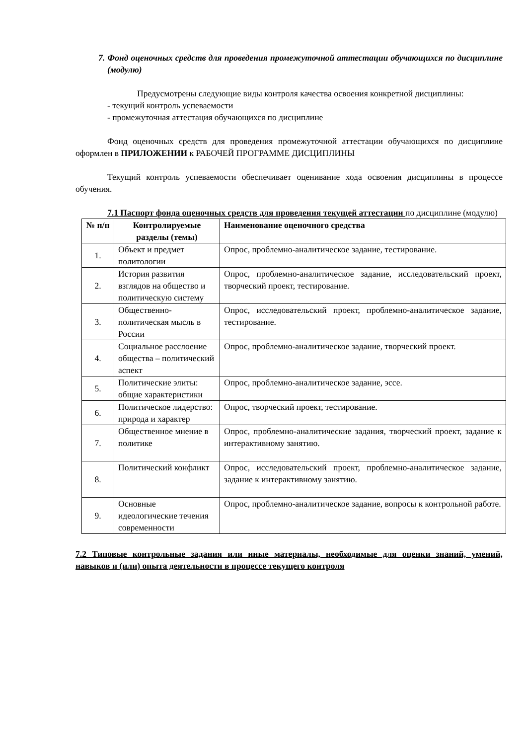7. Фонд оценочных средств для проведения промежуточной аттестации обучающихся по дисциплине (модулю)
Предусмотрены следующие виды контроля качества освоения конкретной дисциплины:
- текущий контроль успеваемости
- промежуточная аттестация обучающихся по дисциплине
Фонд оценочных средств для проведения промежуточной аттестации обучающихся по дисциплине оформлен в ПРИЛОЖЕНИИ к РАБОЧЕЙ ПРОГРАММЕ ДИСЦИПЛИНЫ
Текущий контроль успеваемости обеспечивает оценивание хода освоения дисциплины в процессе обучения.
7.1 Паспорт фонда оценочных средств для проведения текущей аттестации по дисциплине (модулю)
| № п/п | Контролируемые разделы (темы) | Наименование оценочного средства |
| --- | --- | --- |
| 1. | Объект и предмет политологии | Опрос, проблемно-аналитическое задание, тестирование. |
| 2. | История развития взглядов на общество и политическую систему | Опрос, проблемно-аналитическое задание, исследовательский проект, творческий проект, тестирование. |
| 3. | Общественно-политическая мысль в России | Опрос, исследовательский проект, проблемно-аналитическое задание, тестирование. |
| 4. | Социальное расслоение общества – политический аспект | Опрос, проблемно-аналитическое задание, творческий проект. |
| 5. | Политические элиты: общие характеристики | Опрос, проблемно-аналитическое задание, эссе. |
| 6. | Политическое лидерство: природа и характер | Опрос, творческий проект, тестирование. |
| 7. | Общественное мнение в политике | Опрос, проблемно-аналитические задания, творческий проект, задание к интерактивному занятию. |
| 8. | Политический конфликт | Опрос, исследовательский проект, проблемно-аналитическое задание, задание к интерактивному занятию. |
| 9. | Основные идеологические течения современности | Опрос, проблемно-аналитическое задание, вопросы к контрольной работе. |
7.2 Типовые контрольные задания или иные материалы, необходимые для оценки знаний, умений, навыков и (или) опыта деятельности в процессе текущего контроля